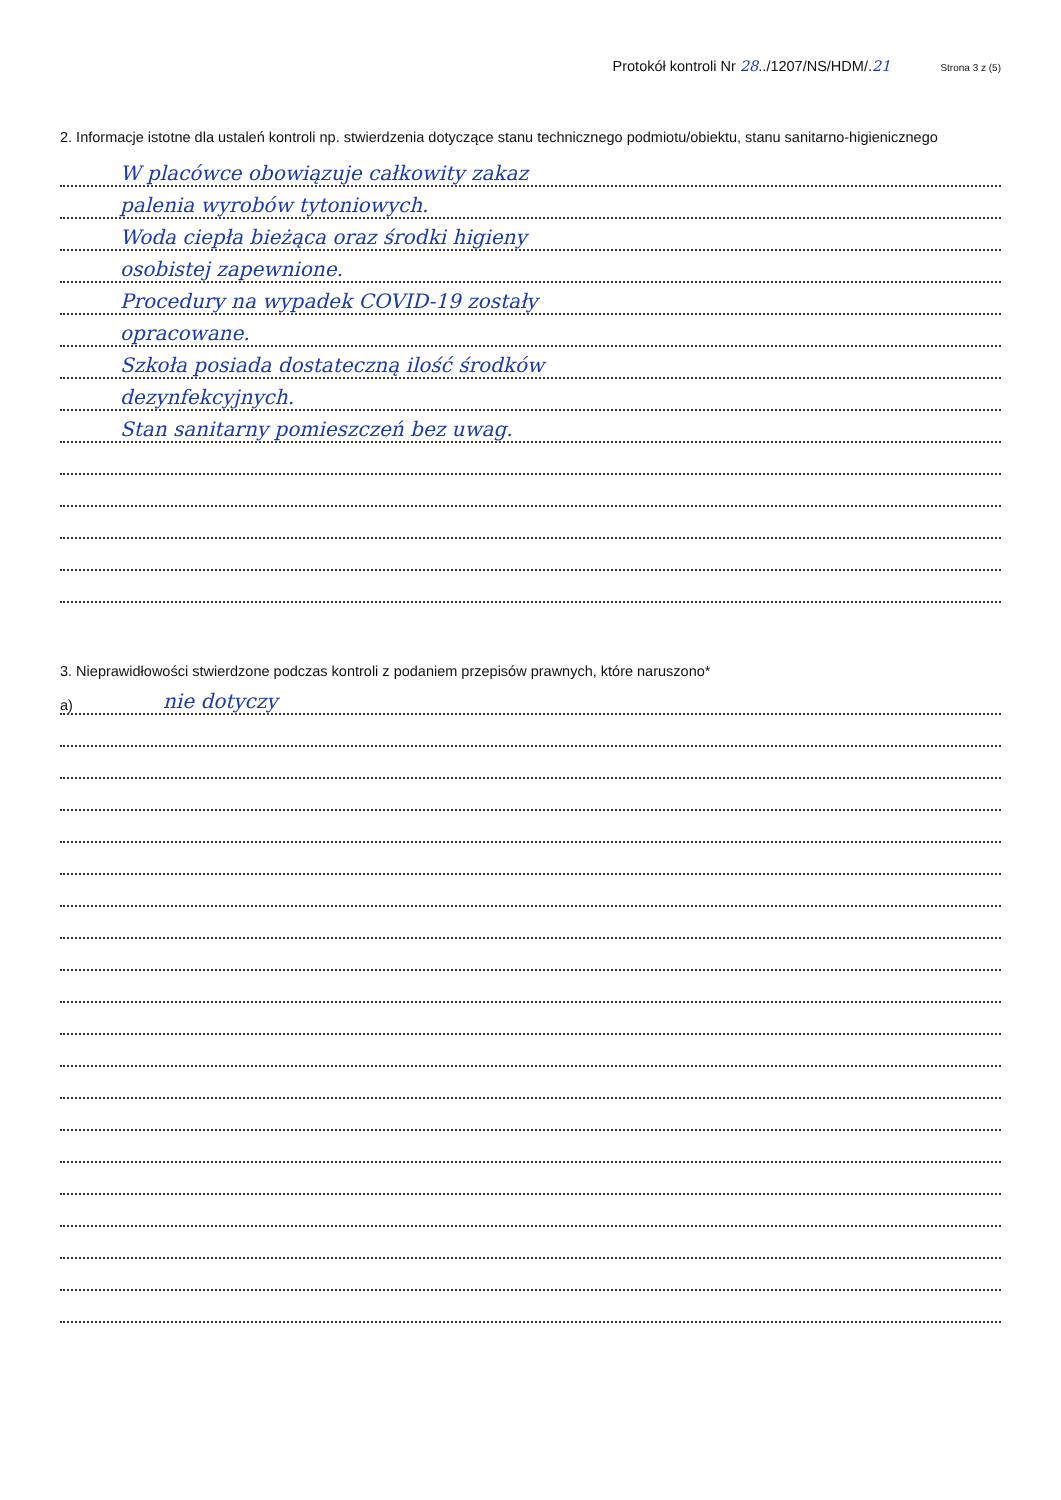Protokół kontroli Nr 28../1207/NS/HDM/.21 Strona 3 z (5)
2. Informacje istotne dla ustaleń kontroli np. stwierdzenia dotyczące stanu technicznego podmiotu/obiektu, stanu sanitarno-higienicznego
W placówce obowiązuje całkowity zakaz
palenia wyrobów tytoniowych.
Woda ciepła bieżąca oraz środki higieny
osobistej zapewnione.
Procedury na wypadek COVID-19 zostały
opracowane.
Szkoła posiada dostateczną ilość środków
dezynfekcyjnych.
Stan sanitarny pomieszczeń bez uwag.
3. Nieprawidłowości stwierdzone podczas kontroli z podaniem przepisów prawnych, które naruszono*
a) nie dotyczy